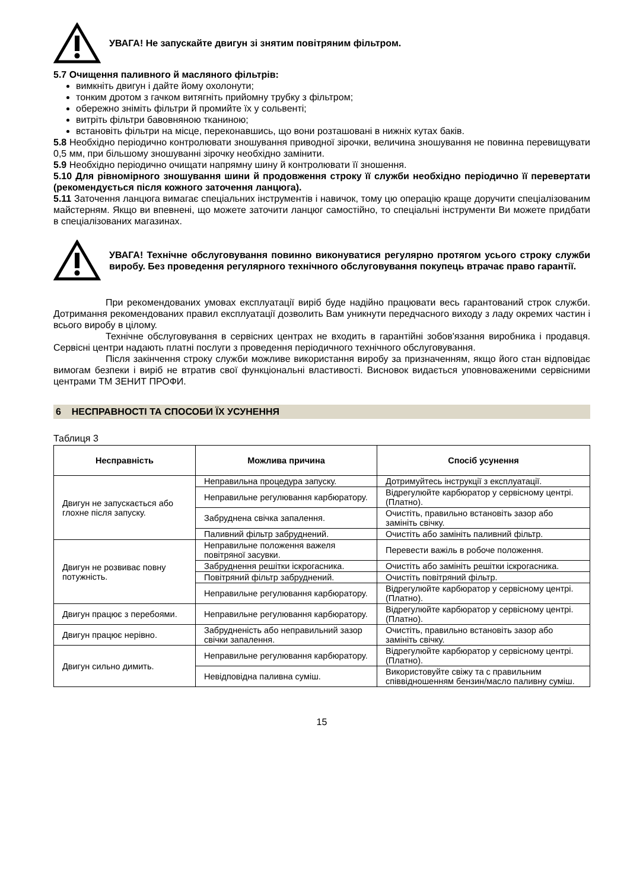УВАГА! Не запускайте двигун зі знятим повітряним фільтром.
5.7 Очищення паливного й масляного фільтрів:
вимкніть двигун і дайте йому охолонути;
тонким дротом з гачком витягніть прийомну трубку з фільтром;
обережно зніміть фільтри й промийте їх у сольвенті;
витріть фільтри бавовняною тканиною;
встановіть фільтри на місце, переконавшись, що вони розташовані в нижніх кутах баків.
5.8 Необхідно періодично контролювати зношування приводної зірочки, величина зношування не повинна перевищувати 0,5 мм, при більшому зношуванні зірочку необхідно замінити.
5.9 Необхідно періодично очищати напрямну шину й контролювати її зношення.
5.10 Для рівномірного зношування шини й продовження строку її служби необхідно періодично її перевертати (рекомендується після кожного заточення ланцюга).
5.11 Заточення ланцюга вимагає спеціальних інструментів і навичок, тому цю операцію краще доручити спеціалізованим майстерням. Якщо ви впевнені, що можете заточити ланцюг самостійно, то спеціальні інструменти Ви можете придбати в спеціалізованих магазинах.
УВАГА! Технічне обслуговування повинно виконуватися регулярно протягом усього строку служби виробу. Без проведення регулярного технічного обслуговування покупець втрачає право гарантії.
При рекомендованих умовах експлуатації виріб буде надійно працювати весь гарантований строк служби. Дотримання рекомендованих правил експлуатації дозволить Вам уникнути передчасного виходу з ладу окремих частин і всього виробу в цілому.
Технічне обслуговування в сервісних центрах не входить в гарантійні зобов'язання виробника і продавця. Сервісні центри надають платні послуги з проведення періодичного технічного обслуговування.
Після закінчення строку служби можливе використання виробу за призначенням, якщо його стан відповідає вимогам безпеки і виріб не втратив свої функціональні властивості. Висновок видається уповноваженими сервісними центрами ТМ ЗЕНИТ ПРОФИ.
6 НЕСПРАВНОСТІ ТА СПОСОБИ ЇХ УСУНЕННЯ
Таблиця 3
| Несправність | Можлива причина | Спосіб усунення |
| --- | --- | --- |
| Двигун не запускається або глохне після запуску. | Неправильна процедура запуску. | Дотримуйтесь інструкції з експлуатації. |
| | Неправильне регулювання карбюратору. | Відрегулюйте карбюратор у сервісному центрі. (Платно). |
| | Забруднена свічка запалення. | Очистіть, правильно встановіть зазор або замініть свічку. |
| | Паливний фільтр забруднений. | Очистіть або замініть паливний фільтр. |
| Двигун не розвиває повну потужність. | Неправильне положення важеля повітряної засувки. | Перевести важіль в робоче положення. |
| | Забруднення решітки іскрогасника. | Очистіть або замініть решітки іскрогасника. |
| | Повітряний фільтр забруднений. | Очистіть повітряний фільтр. |
| | Неправильне регулювання карбюратору. | Відрегулюйте карбюратор у сервісному центрі. (Платно). |
| Двигун працює з перебоями. | Неправильне регулювання карбюратору. | Відрегулюйте карбюратор у сервісному центрі. (Платно). |
| Двигун працює нерівно. | Забрудненість або неправильний зазор свічки запалення. | Очистіть, правильно встановіть зазор або замініть свічку. |
| Двигун сильно димить. | Неправильне регулювання карбюратору. | Відрегулюйте карбюратор у сервісному центрі. (Платно). |
| | Невідповідна паливна суміш. | Використовуйте свіжу та с правильним співвідношенням бензин/масло паливну суміш. |
15